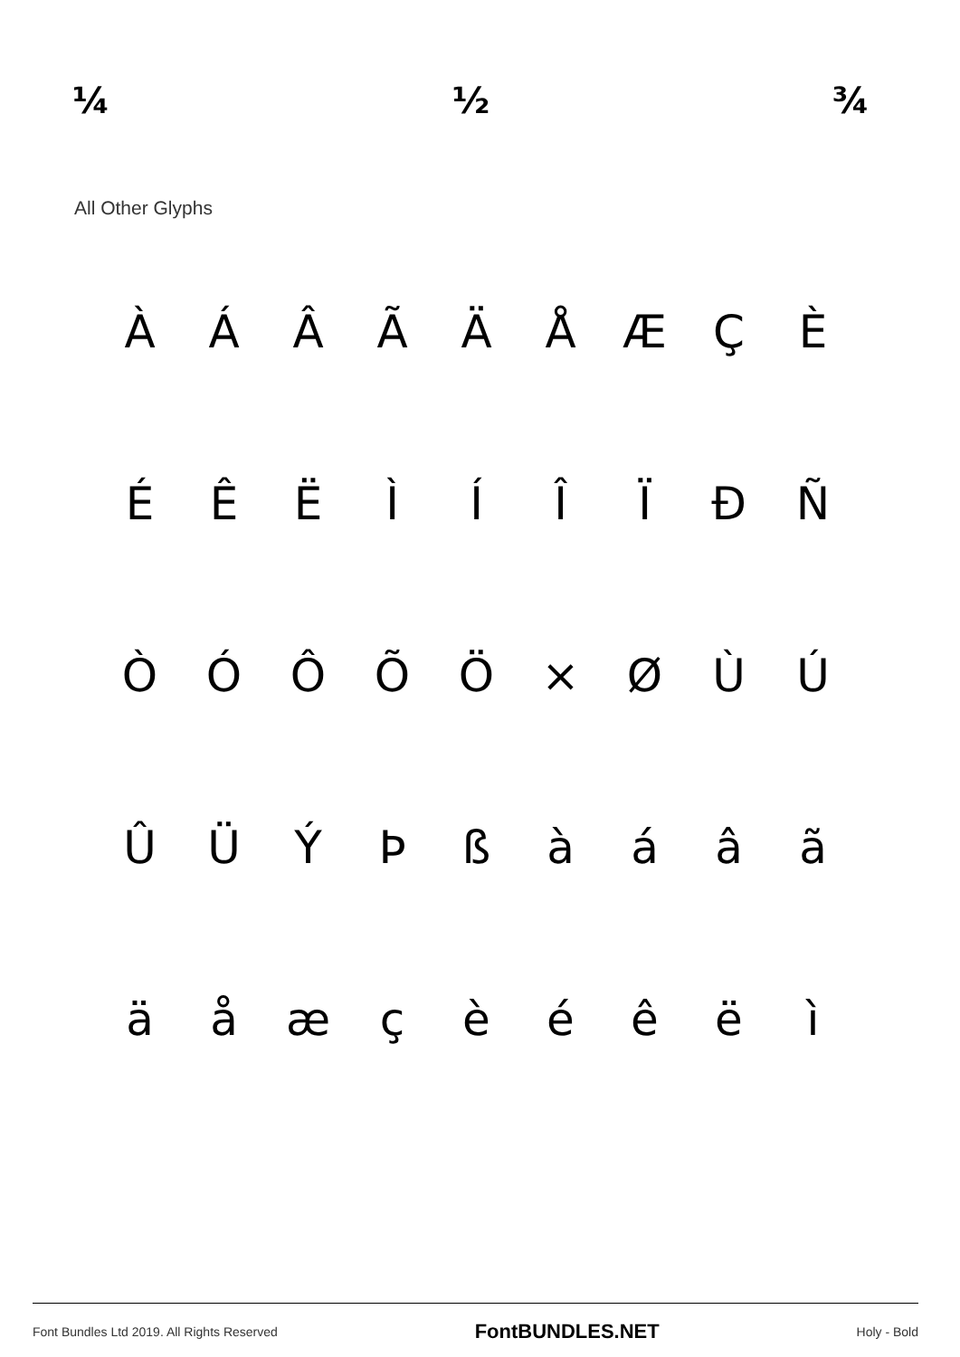¼ ½ ¾
All Other Glyphs
ÀÁÂÃÄÅÆÇÈ
ÉÊËÌÍÎÏĐÑ
ÒÓÔÕÖ × ØÙÚ
ÛÜÝÞßàáâã
äåæçèéêëì
Font Bundles Ltd 2019. All Rights Reserved FontBUNDLES.NET Holy - Bold